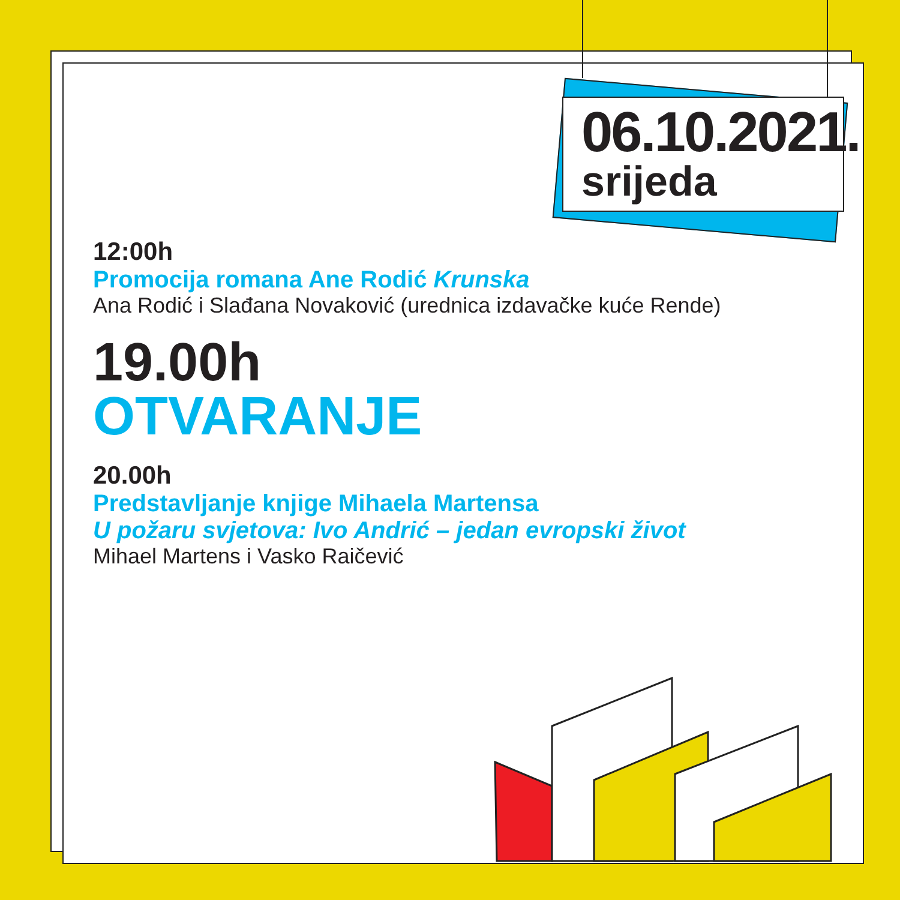06.10.2021.
srijeda
12:00h
Promocija romana Ane Rodić Krunska
Ana Rodić i Slađana Novaković (urednica izdavačke kuće Rende)
19.00h
OTVARANJE
20.00h
Predstavljanje knjige Mihaela Martensa
U požaru svjetova: Ivo Andrić – jedan evropski život
Mihael Martens i Vasko Raičević